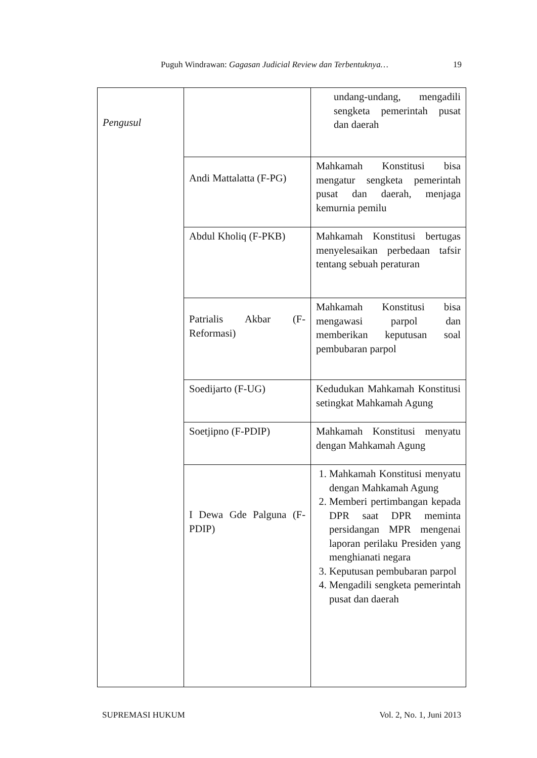Puguh Windrawan: Gagasan Judicial Review dan Terbentuknya… 19
| Pengusul | | undang-undang, mengadili sengketa pemerintah pusat dan daerah |
| | Andi Mattalatta (F-PG) | Mahkamah Konstitusi bisa mengatur sengketa pemerintah pusat dan daerah, menjaga kemurnia pemilu |
| | Abdul Kholiq (F-PKB) | Mahkamah Konstitusi bertugas menyelesaikan perbedaan tafsir tentang sebuah peraturan |
| | Patrialis Akbar (F-Reformasi) | Mahkamah Konstitusi bisa mengawasi parpol dan memberikan keputusan soal pembubaran parpol |
| | Soedijarto (F-UG) | Kedudukan Mahkamah Konstitusi setingkat Mahkamah Agung |
| | Soetjipno (F-PDIP) | Mahkamah Konstitusi menyatu dengan Mahkamah Agung |
| | I Dewa Gde Palguna (F-PDIP) | 1. Mahkamah Konstitusi menyatu dengan Mahkamah Agung 2. Memberi pertimbangan kepada DPR saat DPR meminta persidangan MPR mengenai laporan perilaku Presiden yang menghianati negara 3. Keputusan pembubaran parpol 4. Mengadili sengketa pemerintah pusat dan daerah |
SUPREMASI HUKUM Vol. 2, No. 1, Juni 2013